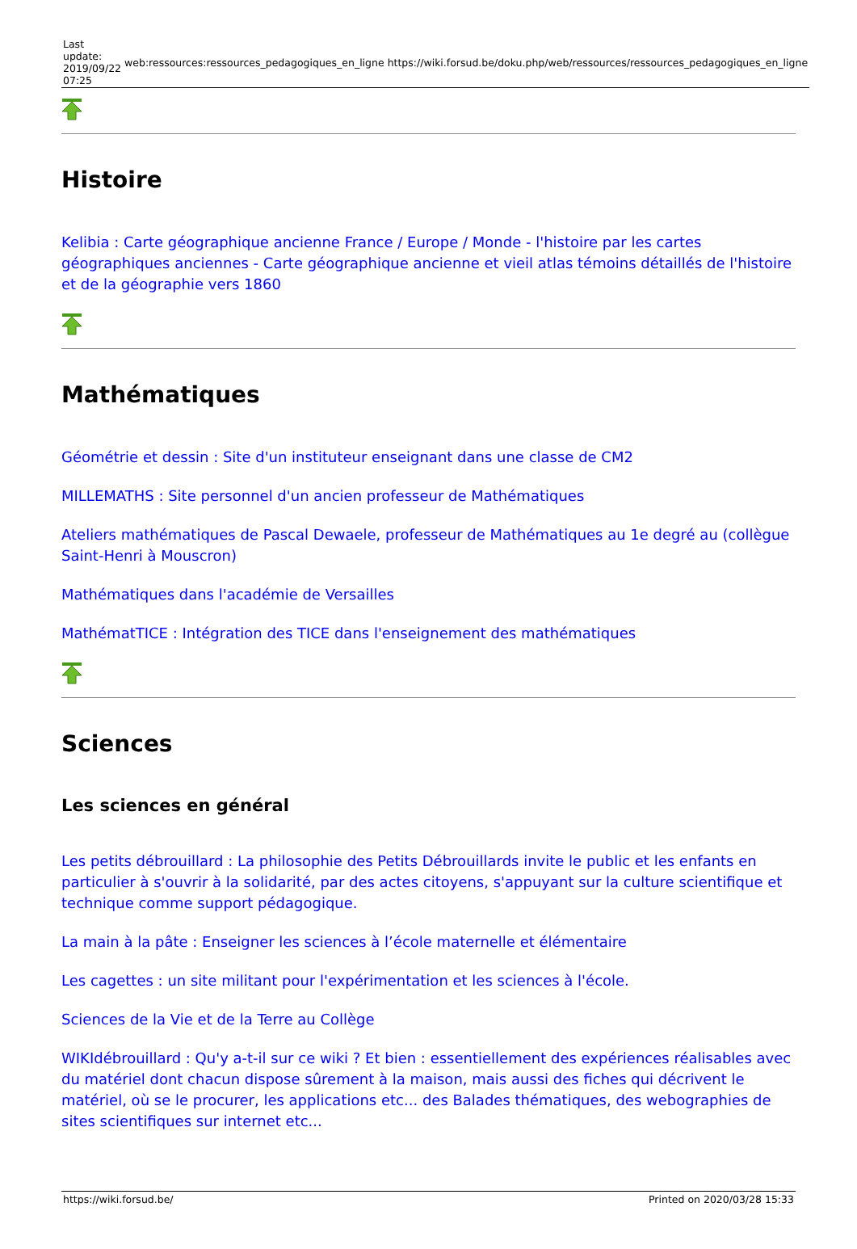| Last update: 2019/09/22 07:25 | web:ressources:ressources_pedagogiques_en_ligne | https://wiki.forsud.be/doku.php/web/ressources/ressources_pedagogiques_en_ligne |
Histoire
Kelibia : Carte géographique ancienne France / Europe / Monde - l'histoire par les cartes géographiques anciennes - Carte géographique ancienne et vieil atlas témoins détaillés de l'histoire et de la géographie vers 1860
Mathématiques
Géométrie et dessin : Site d'un instituteur enseignant dans une classe de CM2
MILLEMATHS : Site personnel d'un ancien professeur de Mathématiques
Ateliers mathématiques de Pascal Dewaele, professeur de Mathématiques au 1e degré au (collègue Saint-Henri à Mouscron)
Mathématiques dans l'académie de Versailles
MathématTICE : Intégration des TICE dans l'enseignement des mathématiques
Sciences
Les sciences en général
Les petits débrouillard : La philosophie des Petits Débrouillards invite le public et les enfants en particulier à s'ouvrir à la solidarité, par des actes citoyens, s'appuyant sur la culture scientifique et technique comme support pédagogique.
La main à la pâte : Enseigner les sciences à l’école maternelle et élémentaire
Les cagettes : un site militant pour l'expérimentation et les sciences à l'école.
Sciences de la Vie et de la Terre au Collège
WIKIdébrouillard : Qu'y a-t-il sur ce wiki ? Et bien : essentiellement des expériences réalisables avec du matériel dont chacun dispose sûrement à la maison, mais aussi des fiches qui décrivent le matériel, où se le procurer, les applications etc... des Balades thématiques, des webographies de sites scientifiques sur internet etc...
https://wiki.forsud.be/ Printed on 2020/03/28 15:33